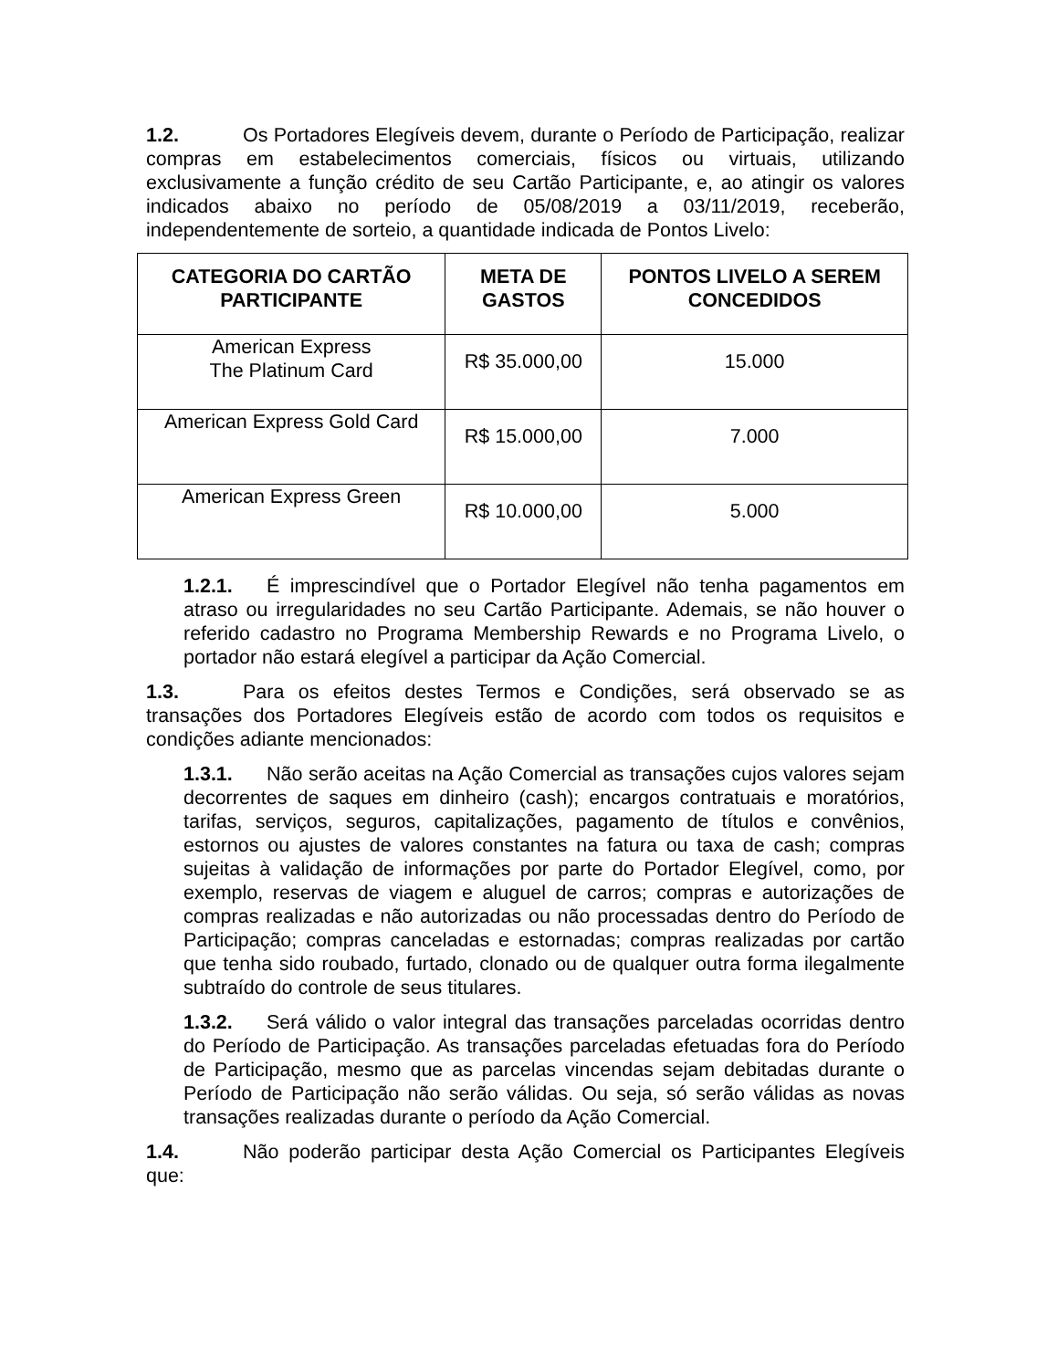1.2. Os Portadores Elegíveis devem, durante o Período de Participação, realizar compras em estabelecimentos comerciais, físicos ou virtuais, utilizando exclusivamente a função crédito de seu Cartão Participante, e, ao atingir os valores indicados abaixo no período de 05/08/2019 a 03/11/2019, receberão, independentemente de sorteio, a quantidade indicada de Pontos Livelo:
| CATEGORIA DO CARTÃO PARTICIPANTE | META DE GASTOS | PONTOS LIVELO A SEREM CONCEDIDOS |
| --- | --- | --- |
| American Express The Platinum Card | R$ 35.000,00 | 15.000 |
| American Express Gold Card | R$ 15.000,00 | 7.000 |
| American Express Green | R$ 10.000,00 | 5.000 |
1.2.1. É imprescindível que o Portador Elegível não tenha pagamentos em atraso ou irregularidades no seu Cartão Participante. Ademais, se não houver o referido cadastro no Programa Membership Rewards e no Programa Livelo, o portador não estará elegível a participar da Ação Comercial.
1.3. Para os efeitos destes Termos e Condições, será observado se as transações dos Portadores Elegíveis estão de acordo com todos os requisitos e condições adiante mencionados:
1.3.1. Não serão aceitas na Ação Comercial as transações cujos valores sejam decorrentes de saques em dinheiro (cash); encargos contratuais e moratórios, tarifas, serviços, seguros, capitalizações, pagamento de títulos e convênios, estornos ou ajustes de valores constantes na fatura ou taxa de cash; compras sujeitas à validação de informações por parte do Portador Elegível, como, por exemplo, reservas de viagem e aluguel de carros; compras e autorizações de compras realizadas e não autorizadas ou não processadas dentro do Período de Participação; compras canceladas e estornadas; compras realizadas por cartão que tenha sido roubado, furtado, clonado ou de qualquer outra forma ilegalmente subtraído do controle de seus titulares.
1.3.2. Será válido o valor integral das transações parceladas ocorridas dentro do Período de Participação. As transações parceladas efetuadas fora do Período de Participação, mesmo que as parcelas vincendas sejam debitadas durante o Período de Participação não serão válidas. Ou seja, só serão válidas as novas transações realizadas durante o período da Ação Comercial.
1.4. Não poderão participar desta Ação Comercial os Participantes Elegíveis que: